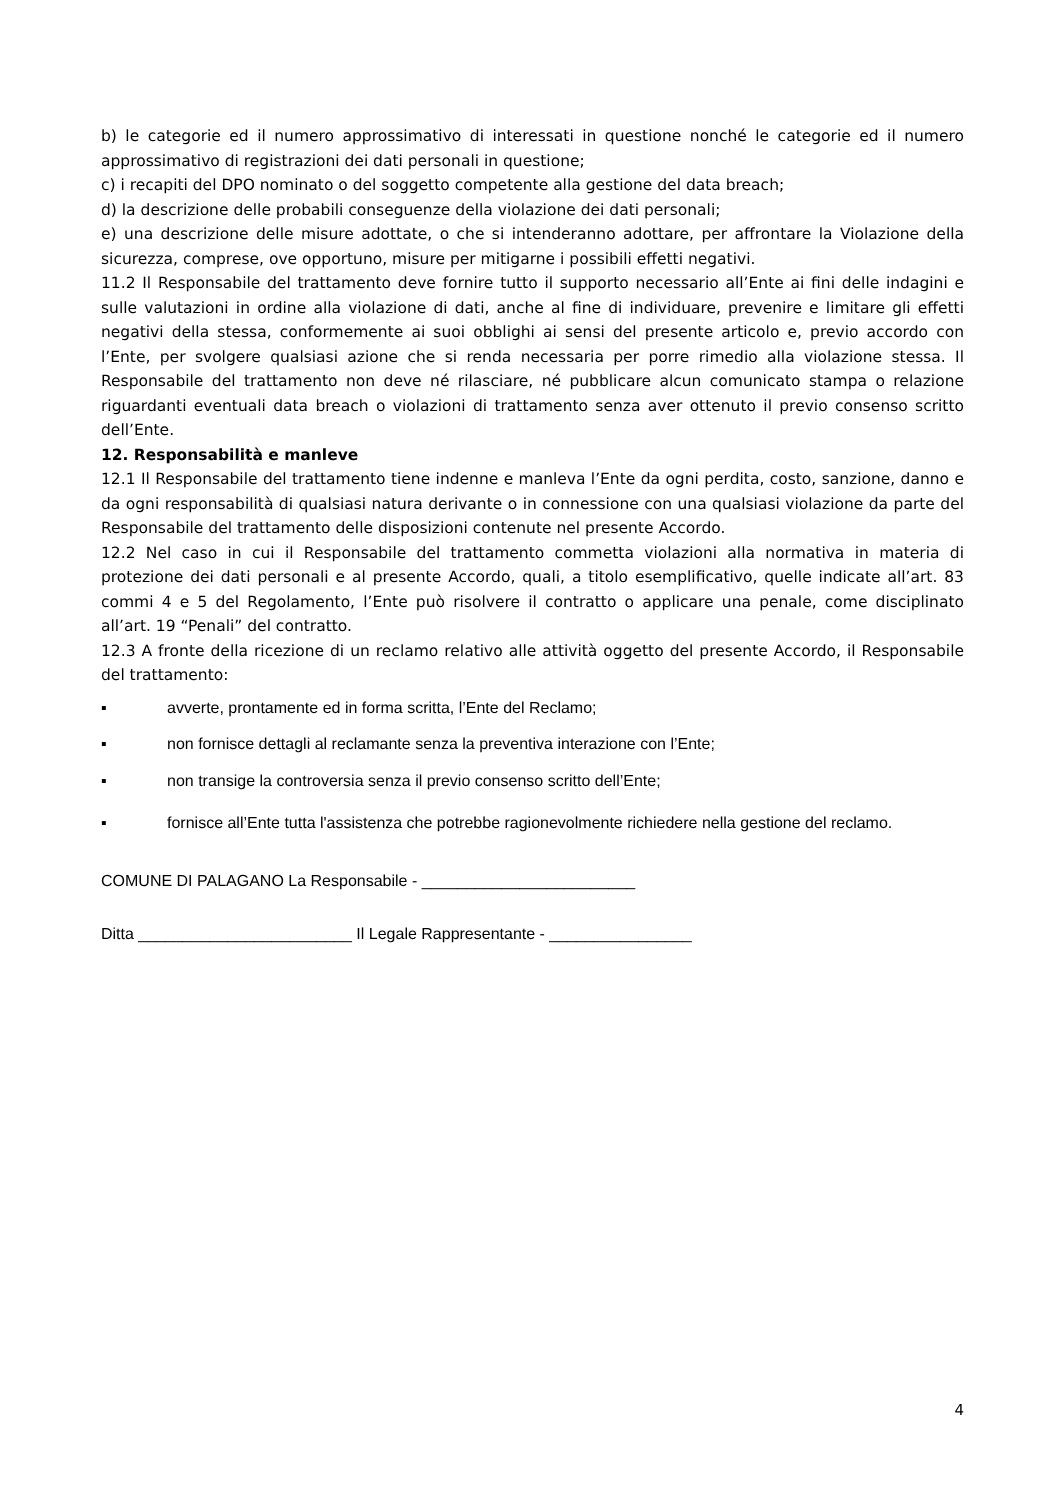b) le categorie ed il numero approssimativo di interessati in questione nonché le categorie ed il numero approssimativo di registrazioni dei dati personali in questione;
c) i recapiti del DPO nominato o del soggetto competente alla gestione del data breach;
d) la descrizione delle probabili conseguenze della violazione dei dati personali;
e) una descrizione delle misure adottate, o che si intenderanno adottare, per affrontare la Violazione della sicurezza, comprese, ove opportuno, misure per mitigarne i possibili effetti negativi.
11.2 Il Responsabile del trattamento deve fornire tutto il supporto necessario all’Ente ai fini delle indagini e sulle valutazioni in ordine alla violazione di dati, anche al fine di individuare, prevenire e limitare gli effetti negativi della stessa, conformemente ai suoi obblighi ai sensi del presente articolo e, previo accordo con l’Ente, per svolgere qualsiasi azione che si renda necessaria per porre rimedio alla violazione stessa. Il Responsabile del trattamento non deve né rilasciare, né pubblicare alcun comunicato stampa o relazione riguardanti eventuali data breach o violazioni di trattamento senza aver ottenuto il previo consenso scritto dell’Ente.
12. Responsabilità e manleve
12.1 Il Responsabile del trattamento tiene indenne e manleva l’Ente da ogni perdita, costo, sanzione, danno e da ogni responsabilità di qualsiasi natura derivante o in connessione con una qualsiasi violazione da parte del Responsabile del trattamento delle disposizioni contenute nel presente Accordo.
12.2 Nel caso in cui il Responsabile del trattamento commetta violazioni alla normativa in materia di protezione dei dati personali e al presente Accordo, quali, a titolo esemplificativo, quelle indicate all’art. 83 commi 4 e 5 del Regolamento, l’Ente può risolvere il contratto o applicare una penale, come disciplinato all’art. 19 “Penali” del contratto.
12.3 A fronte della ricezione di un reclamo relativo alle attività oggetto del presente Accordo, il Responsabile del trattamento:
▪ avverte, prontamente ed in forma scritta, l’Ente del Reclamo;
▪ non fornisce dettagli al reclamante senza la preventiva interazione con l’Ente;
▪ non transige la controversia senza il previo consenso scritto dell’Ente;
▪ fornisce all’Ente tutta l'assistenza che potrebbe ragionevolmente richiedere nella gestione del reclamo.
COMUNE DI PALAGANO La Responsabile - ________________________
Ditta ________________________ Il Legale Rappresentante - ________________
4